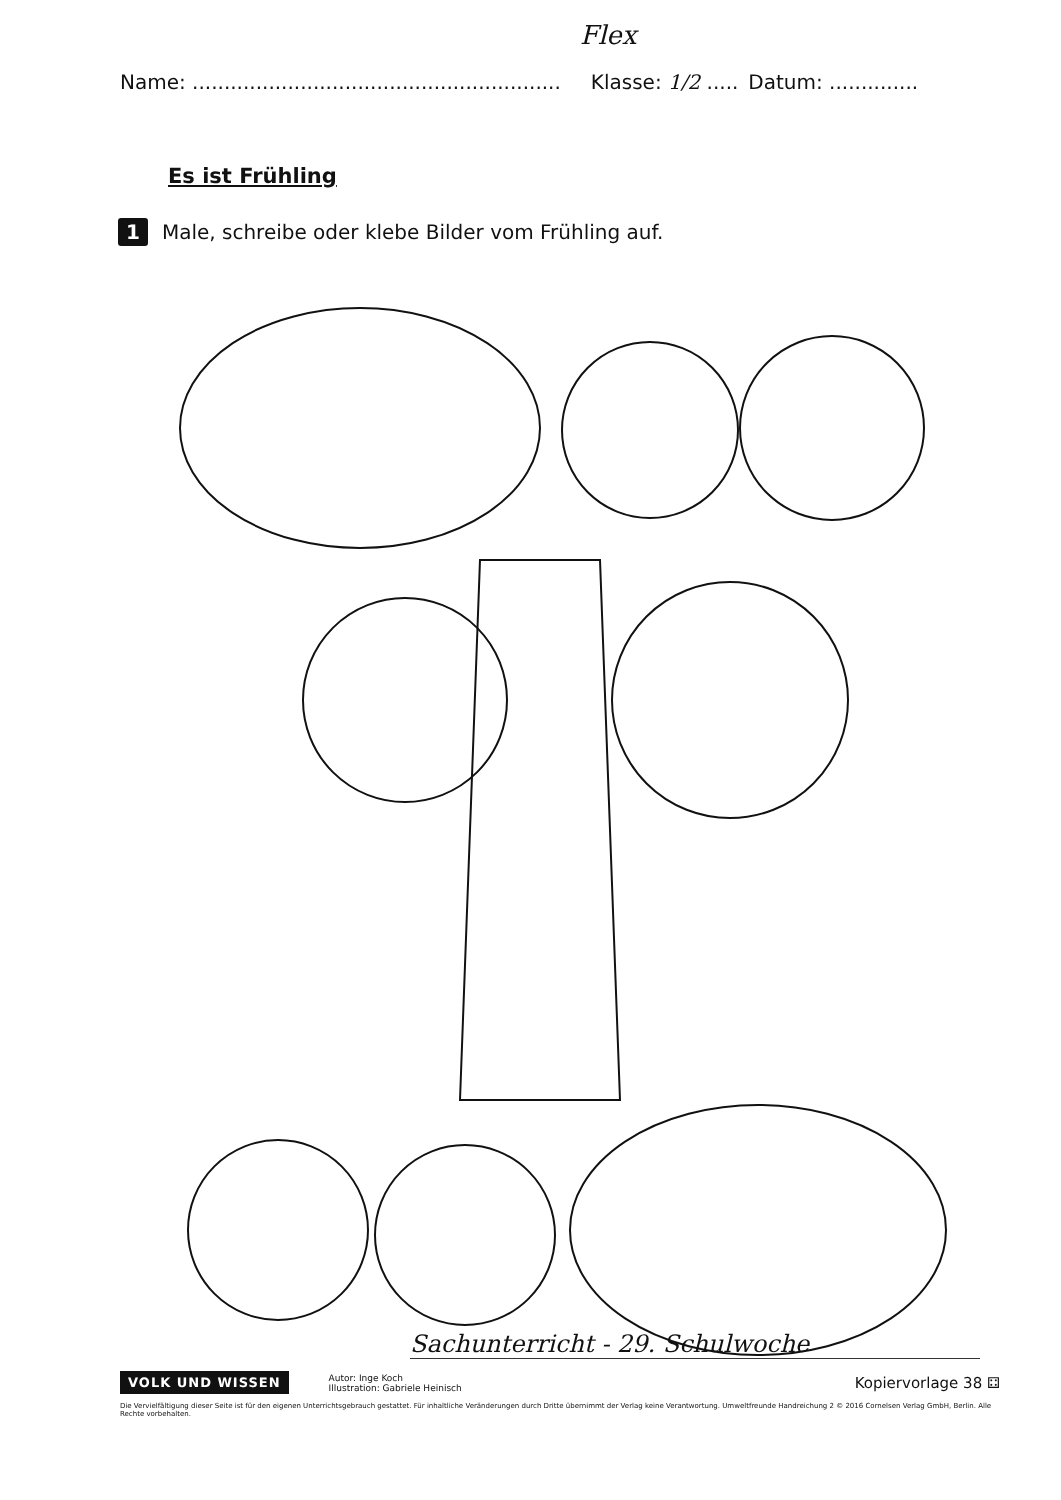Flex
Name: .......................................................... Klasse: 1/2 ..... Datum: ..............
Es ist Frühling
1 Male, schreibe oder klebe Bilder vom Frühling auf.
Sachunterricht - 29. Schulwoche
VOLK UND WISSEN
Autor: Inge Koch
Illustration: Gabriele Heinisch
Kopiervorlage 38 ⚃
Die Vervielfältigung dieser Seite ist für den eigenen Unterrichtsgebrauch gestattet. Für inhaltliche Veränderungen durch Dritte übernimmt der Verlag keine Verantwortung. Umweltfreunde Handreichung 2 © 2016 Cornelsen Verlag GmbH, Berlin. Alle Rechte vorbehalten.